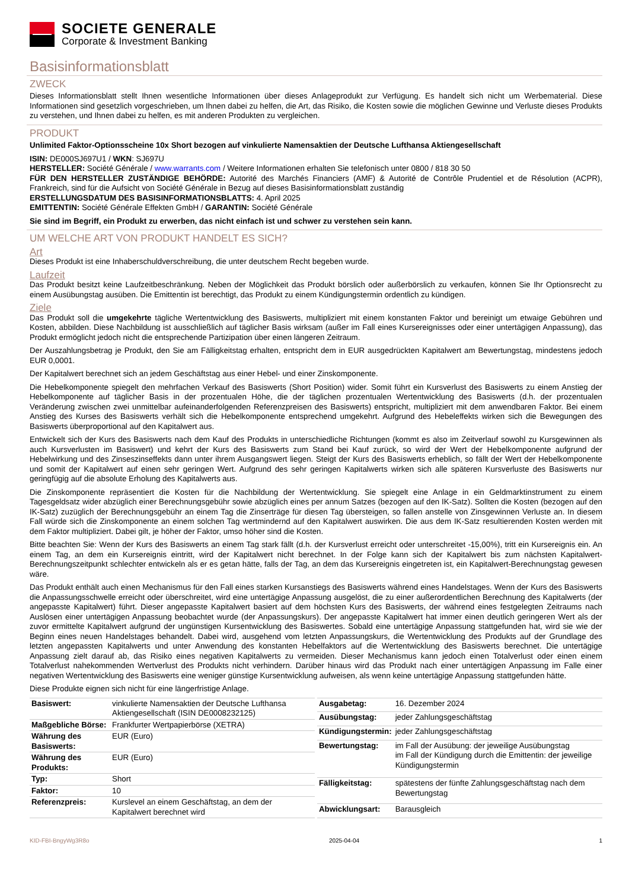SOCIETE GENERALE
Corporate & Investment Banking
Basisinformationsblatt
ZWECK
Dieses Informationsblatt stellt Ihnen wesentliche Informationen über dieses Anlageprodukt zur Verfügung. Es handelt sich nicht um Werbematerial. Diese Informationen sind gesetzlich vorgeschrieben, um Ihnen dabei zu helfen, die Art, das Risiko, die Kosten sowie die möglichen Gewinne und Verluste dieses Produkts zu verstehen, und Ihnen dabei zu helfen, es mit anderen Produkten zu vergleichen.
PRODUKT
Unlimited Faktor-Optionsscheine 10x Short bezogen auf vinkulierte Namensaktien der Deutsche Lufthansa Aktiengesellschaft
ISIN: DE000SJ697U1 / WKN: SJ697U
HERSTELLER: Société Générale / www.warrants.com / Weitere Informationen erhalten Sie telefonisch unter 0800 / 818 30 50
FÜR DEN HERSTELLER ZUSTÄNDIGE BEHÖRDE: Autorité des Marchés Financiers (AMF) & Autorité de Contrôle Prudentiel et de Résolution (ACPR), Frankreich, sind für die Aufsicht von Société Générale in Bezug auf dieses Basisinformationsblatt zuständig
ERSTELLUNGSDATUM DES BASISINFORMATIONSBLATTS: 4. April 2025
EMITTENTIN: Société Générale Effekten GmbH / GARANTIN: Société Générale
Sie sind im Begriff, ein Produkt zu erwerben, das nicht einfach ist und schwer zu verstehen sein kann.
UM WELCHE ART VON PRODUKT HANDELT ES SICH?
Art
Dieses Produkt ist eine Inhaberschuldverschreibung, die unter deutschem Recht begeben wurde.
Laufzeit
Das Produkt besitzt keine Laufzeitbeschränkung. Neben der Möglichkeit das Produkt börslich oder außerbörslich zu verkaufen, können Sie Ihr Optionsrecht zu einem Ausübungstag ausüben. Die Emittentin ist berechtigt, das Produkt zu einem Kündigungstermin ordentlich zu kündigen.
Ziele
Das Produkt soll die umgekehrte tägliche Wertentwicklung des Basiswerts, multipliziert mit einem konstanten Faktor und bereinigt um etwaige Gebühren und Kosten, abbilden. Diese Nachbildung ist ausschließlich auf täglicher Basis wirksam (außer im Fall eines Kursereignisses oder einer untertägigen Anpassung), das Produkt ermöglicht jedoch nicht die entsprechende Partizipation über einen längeren Zeitraum.
Der Auszahlungsbetrag je Produkt, den Sie am Fälligkeitstag erhalten, entspricht dem in EUR ausgedrückten Kapitalwert am Bewertungstag, mindestens jedoch EUR 0,0001.
Der Kapitalwert berechnet sich an jedem Geschäftstag aus einer Hebel- und einer Zinskomponente.
Die Hebelkomponente spiegelt den mehrfachen Verkauf des Basiswerts (Short Position) wider. Somit führt ein Kursverlust des Basiswerts zu einem Anstieg der Hebelkomponente auf täglicher Basis in der prozentualen Höhe, die der täglichen prozentualen Wertentwicklung des Basiswerts (d.h. der prozentualen Veränderung zwischen zwei unmittelbar aufeinanderfolgenden Referenzpreisen des Basiswerts) entspricht, multipliziert mit dem anwendbaren Faktor. Bei einem Anstieg des Kurses des Basiswerts verhält sich die Hebelkomponente entsprechend umgekehrt. Aufgrund des Hebeleffekts wirken sich die Bewegungen des Basiswerts überproportional auf den Kapitalwert aus.
Entwickelt sich der Kurs des Basiswerts nach dem Kauf des Produkts in unterschiedliche Richtungen (kommt es also im Zeitverlauf sowohl zu Kursgewinnen als auch Kursverlusten im Basiswert) und kehrt der Kurs des Basiswerts zum Stand bei Kauf zurück, so wird der Wert der Hebelkomponente aufgrund der Hebelwirkung und des Zinseszinseffekts dann unter ihrem Ausgangswert liegen. Steigt der Kurs des Basiswerts erheblich, so fällt der Wert der Hebelkomponente und somit der Kapitalwert auf einen sehr geringen Wert. Aufgrund des sehr geringen Kapitalwerts wirken sich alle späteren Kursverluste des Basiswerts nur geringfügig auf die absolute Erholung des Kapitalwerts aus.
Die Zinskomponente repräsentiert die Kosten für die Nachbildung der Wertentwicklung. Sie spiegelt eine Anlage in ein Geldmarktinstrument zu einem Tagesgeldsatz wider abzüglich einer Berechnungsgebühr sowie abzüglich eines per annum Satzes (bezogen auf den IK-Satz). Sollten die Kosten (bezogen auf den IK-Satz) zuzüglich der Berechnungsgebühr an einem Tag die Zinserträge für diesen Tag übersteigen, so fallen anstelle von Zinsgewinnen Verluste an. In diesem Fall würde sich die Zinskomponente an einem solchen Tag wertmindernd auf den Kapitalwert auswirken. Die aus dem IK-Satz resultierenden Kosten werden mit dem Faktor multipliziert. Dabei gilt, je höher der Faktor, umso höher sind die Kosten.
Bitte beachten Sie: Wenn der Kurs des Basiswerts an einem Tag stark fällt (d.h. der Kursverlust erreicht oder unterschreitet -15,00%), tritt ein Kursereignis ein. An einem Tag, an dem ein Kursereignis eintritt, wird der Kapitalwert nicht berechnet. In der Folge kann sich der Kapitalwert bis zum nächsten Kapitalwert-Berechnungszeitpunkt schlechter entwickeln als er es getan hätte, falls der Tag, an dem das Kursereignis eingetreten ist, ein Kapitalwert-Berechnungstag gewesen wäre.
Das Produkt enthält auch einen Mechanismus für den Fall eines starken Kursanstiegs des Basiswerts während eines Handelstages. Wenn der Kurs des Basiswerts die Anpassungsschwelle erreicht oder überschreitet, wird eine untertägige Anpassung ausgelöst, die zu einer außerordentlichen Berechnung des Kapitalwerts (der angepasste Kapitalwert) führt. Dieser angepasste Kapitalwert basiert auf dem höchsten Kurs des Basiswerts, der während eines festgelegten Zeitraums nach Auslösen einer untertägigen Anpassung beobachtet wurde (der Anpassungskurs). Der angepasste Kapitalwert hat immer einen deutlich geringeren Wert als der zuvor ermittelte Kapitalwert aufgrund der ungünstigen Kursentwicklung des Basiswertes. Sobald eine untertägige Anpassung stattgefunden hat, wird sie wie der Beginn eines neuen Handelstages behandelt. Dabei wird, ausgehend vom letzten Anpassungskurs, die Wertentwicklung des Produkts auf der Grundlage des letzten angepassten Kapitalwerts und unter Anwendung des konstanten Hebelfaktors auf die Wertentwicklung des Basiswerts berechnet. Die untertägige Anpassung zielt darauf ab, das Risiko eines negativen Kapitalwerts zu vermeiden. Dieser Mechanismus kann jedoch einen Totalverlust oder einen einem Totalverlust nahekommenden Wertverlust des Produkts nicht verhindern. Darüber hinaus wird das Produkt nach einer untertägigen Anpassung im Falle einer negativen Wertentwicklung des Basiswerts eine weniger günstige Kursentwicklung aufweisen, als wenn keine untertägige Anpassung stattgefunden hätte.
Diese Produkte eignen sich nicht für eine längerfristige Anlage.
| Basiswert: | vinkulierte Namensaktien der Deutsche Lufthansa Aktiengesellschaft (ISIN DE0008232125) |
| Maßgebliche Börse: | Frankfurter Wertpapierbörse (XETRA) |
| Währung des Basiswerts: | EUR (Euro) |
| Währung des Produkts: | EUR (Euro) |
| Typ: | Short |
| Faktor: | 10 |
| Referenzpreis: | Kurslevel an einem Geschäftstag, an dem der Kapitalwert berechnet wird |
| Ausgabetag: | 16. Dezember 2024 |
| Ausübungstag: | jeder Zahlungsgeschäftstag |
| Kündigungstermin: | jeder Zahlungsgeschäftstag |
| Bewertungstag: | im Fall der Ausübung: der jeweilige Ausübungstag im Fall der Kündigung durch die Emittentin: der jeweilige Kündigungstermin |
| Fälligkeitstag: | spätestens der fünfte Zahlungsgeschäftstag nach dem Bewertungstag |
| Abwicklungsart: | Barausgleich |
KID-FBI-BngyWg3R8o 2025-04-04 1